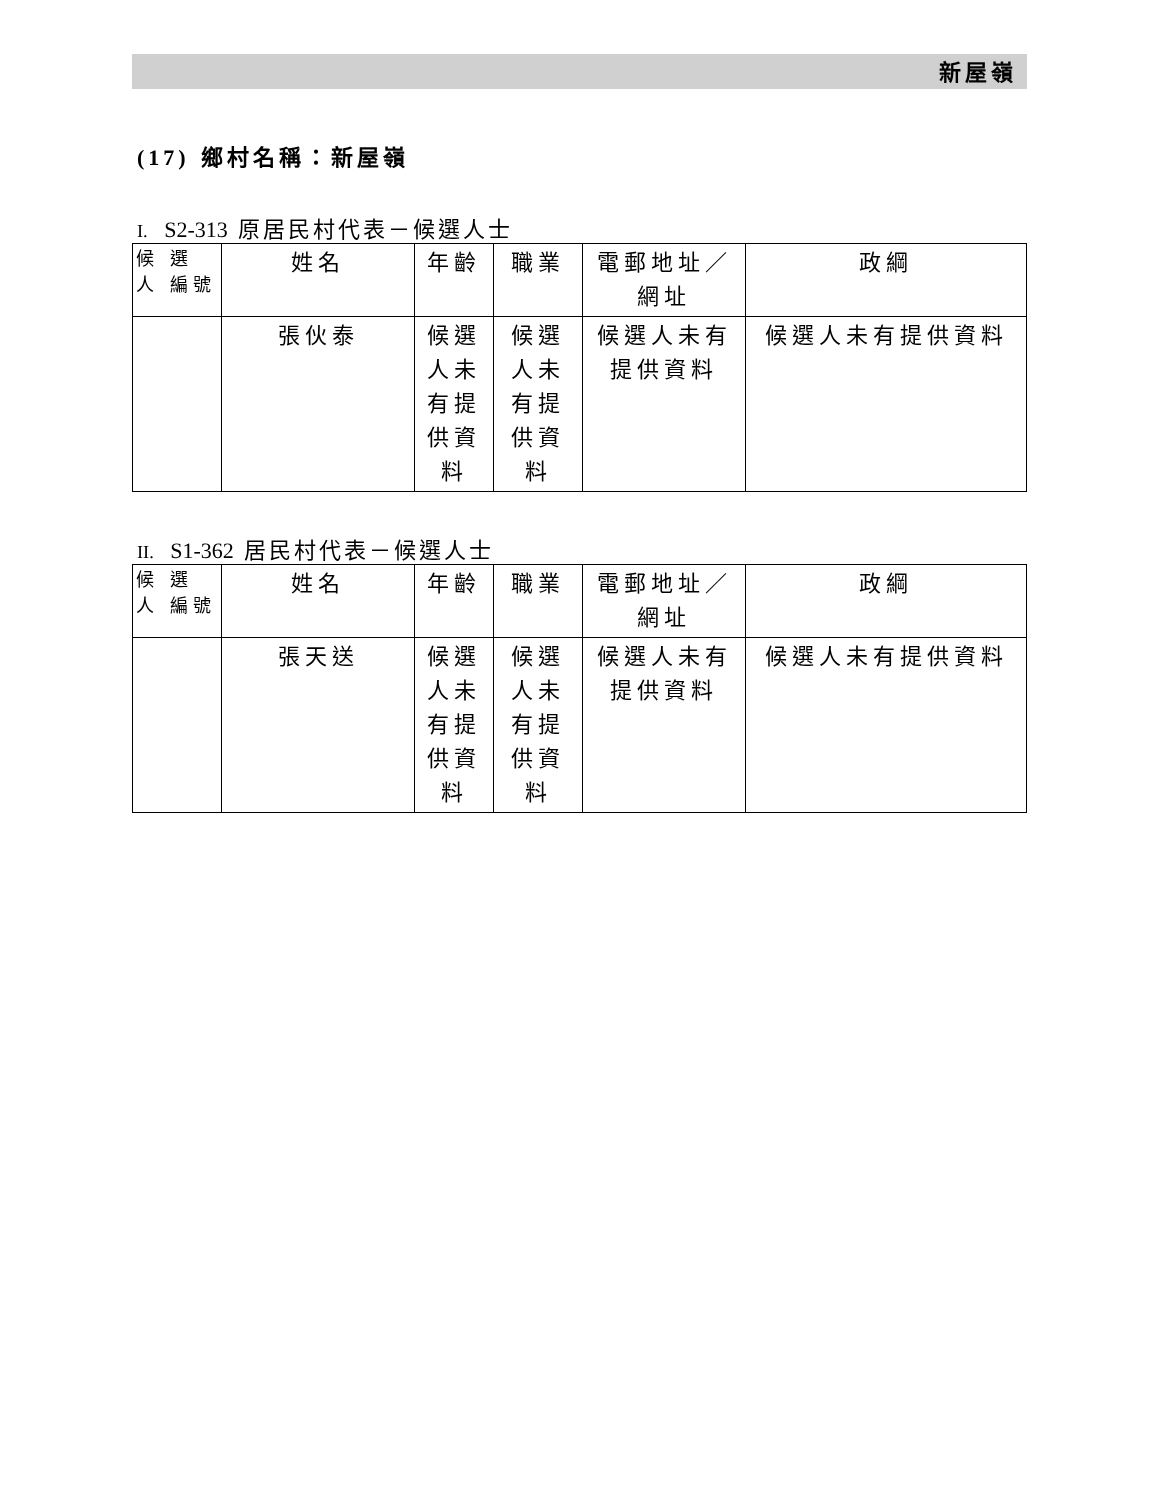新屋嶺
(17) 鄉村名稱：新屋嶺
I. S2-313 原居民村代表－候選人士
| 候 選 人 編號 | 姓名 | 年齡 | 職業 | 電郵地址／網址 | 政綱 |
| --- | --- | --- | --- | --- | --- |
| | 張伙泰 | 候選人未有提供資料 | 候選人未有提供資料 | 候選人未有提供資料 | 候選人未有提供資料 |
II. S1-362 居民村代表－候選人士
| 候 選 人 編號 | 姓名 | 年齡 | 職業 | 電郵地址／網址 | 政綱 |
| --- | --- | --- | --- | --- | --- |
| | 張天送 | 候選人未有提供資料 | 候選人未有提供資料 | 候選人未有提供資料 | 候選人未有提供資料 |